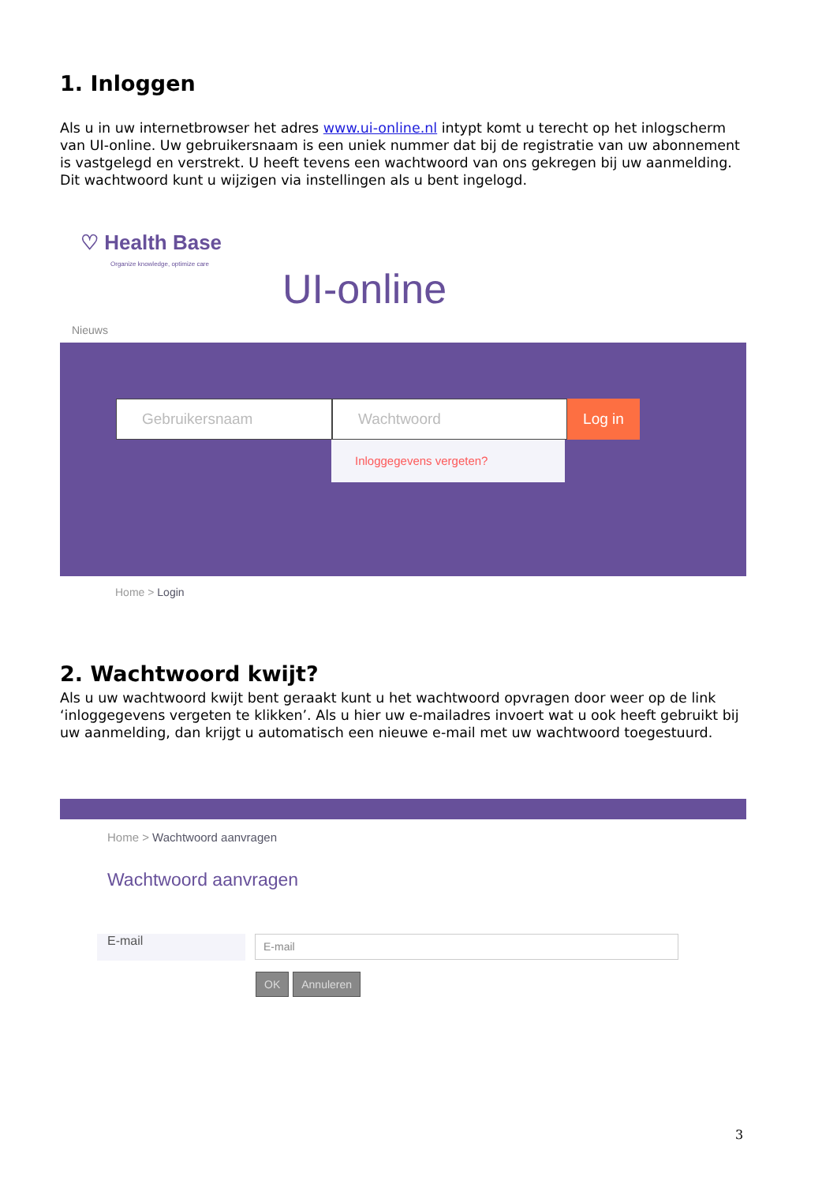1. Inloggen
Als u in uw internetbrowser het adres www.ui-online.nl intypt komt u terecht op het inlogscherm van UI-online. Uw gebruikersnaam is een uniek nummer dat bij de registratie van uw abonnement is vastgelegd en verstrekt. U heeft tevens een wachtwoord van ons gekregen bij uw aanmelding. Dit wachtwoord kunt u wijzigen via instellingen als u bent ingelogd.
♡ Health Base
Organize knowledge, optimize care
UI-online
Nieuws
Gebruikersnaam Wachtwoord
Log in
Inloggegevens vergeten?
Home > Login
2. Wachtwoord kwijt?
Als u uw wachtwoord kwijt bent geraakt kunt u het wachtwoord opvragen door weer op de link ‘inloggegevens vergeten te klikken’. Als u hier uw e-mailadres invoert wat u ook heeft gebruikt bij uw aanmelding, dan krijgt u automatisch een nieuwe e-mail met uw wachtwoord toegestuurd.
Home > Wachtwoord aanvragen
Wachtwoord aanvragen
E-mail
E-mail
OK Annuleren
3